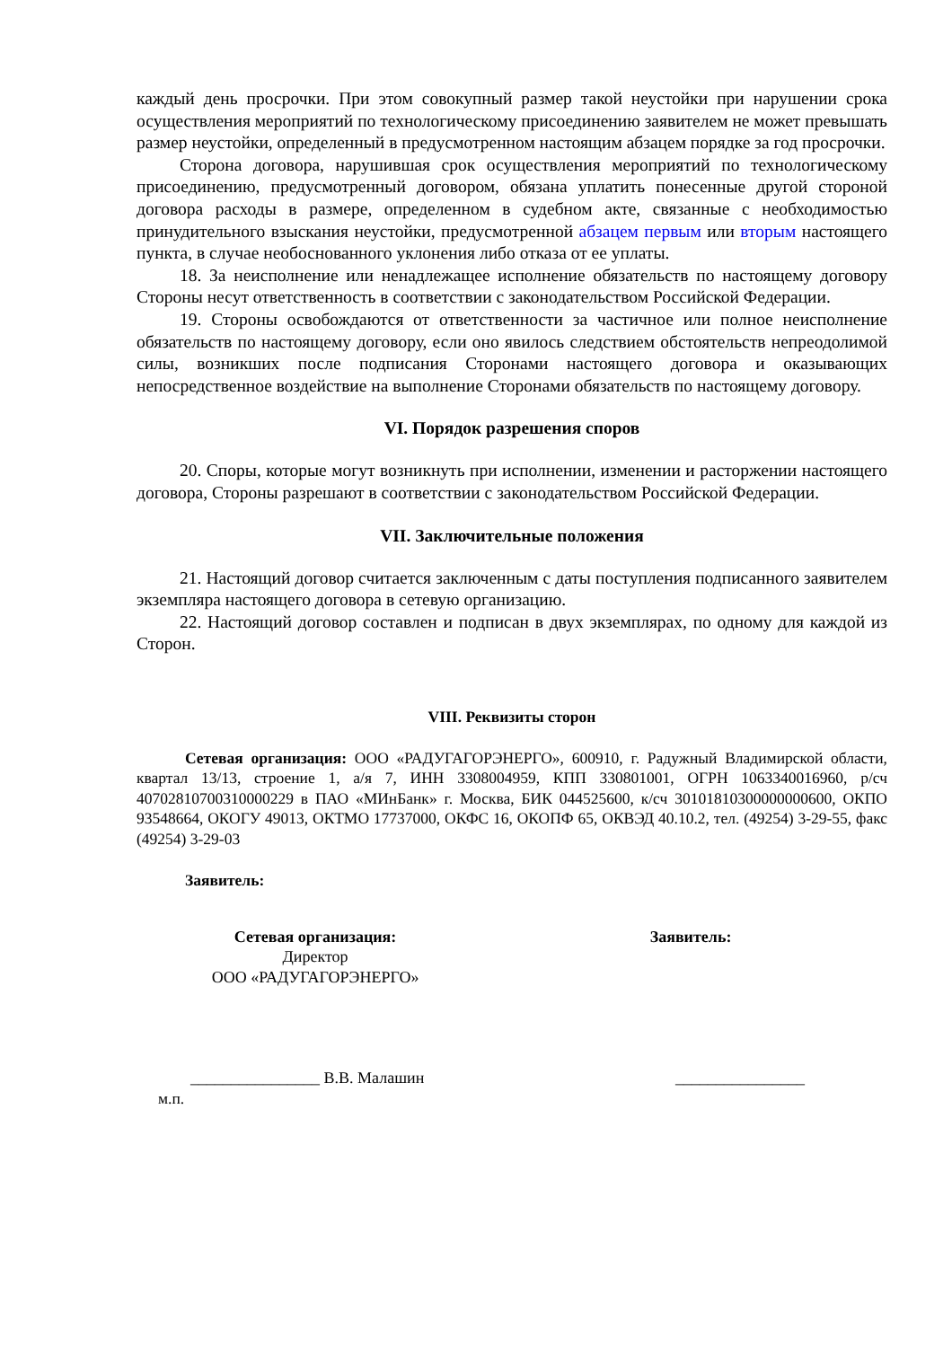каждый день просрочки. При этом совокупный размер такой неустойки при нарушении срока осуществления мероприятий по технологическому присоединению заявителем не может превышать размер неустойки, определенный в предусмотренном настоящим абзацем порядке за год просрочки.
Сторона договора, нарушившая срок осуществления мероприятий по технологическому присоединению, предусмотренный договором, обязана уплатить понесенные другой стороной договора расходы в размере, определенном в судебном акте, связанные с необходимостью принудительного взыскания неустойки, предусмотренной абзацем первым или вторым настоящего пункта, в случае необоснованного уклонения либо отказа от ее уплаты.
18. За неисполнение или ненадлежащее исполнение обязательств по настоящему договору Стороны несут ответственность в соответствии с законодательством Российской Федерации.
19. Стороны освобождаются от ответственности за частичное или полное неисполнение обязательств по настоящему договору, если оно явилось следствием обстоятельств непреодолимой силы, возникших после подписания Сторонами настоящего договора и оказывающих непосредственное воздействие на выполнение Сторонами обязательств по настоящему договору.
VI. Порядок разрешения споров
20. Споры, которые могут возникнуть при исполнении, изменении и расторжении настоящего договора, Стороны разрешают в соответствии с законодательством Российской Федерации.
VII. Заключительные положения
21. Настоящий договор считается заключенным с даты поступления подписанного заявителем экземпляра настоящего договора в сетевую организацию.
22. Настоящий договор составлен и подписан в двух экземплярах, по одному для каждой из Сторон.
VIII. Реквизиты сторон
Сетевая организация: ООО «РАДУГАГОРЭНЕРГО», 600910, г. Радужный Владимирской области, квартал 13/13, строение 1, а/я 7, ИНН 3308004959, КПП 330801001, ОГРН 1063340016960, р/сч 40702810700310000229 в ПАО «МИнБанк» г. Москва, БИК 044525600, к/сч 30101810300000000600, ОКПО 93548664, ОКОГУ 49013, ОКТМО 17737000, ОКФС 16, ОКОПФ 65, ОКВЭД 40.10.2, тел. (49254) 3-29-55, факс (49254) 3-29-03
Заявитель:
Сетевая организация:
Директор
ООО «РАДУГАГОРЭНЕРГО»
Заявитель:
________________ В.В. Малашин ________________
м.п.